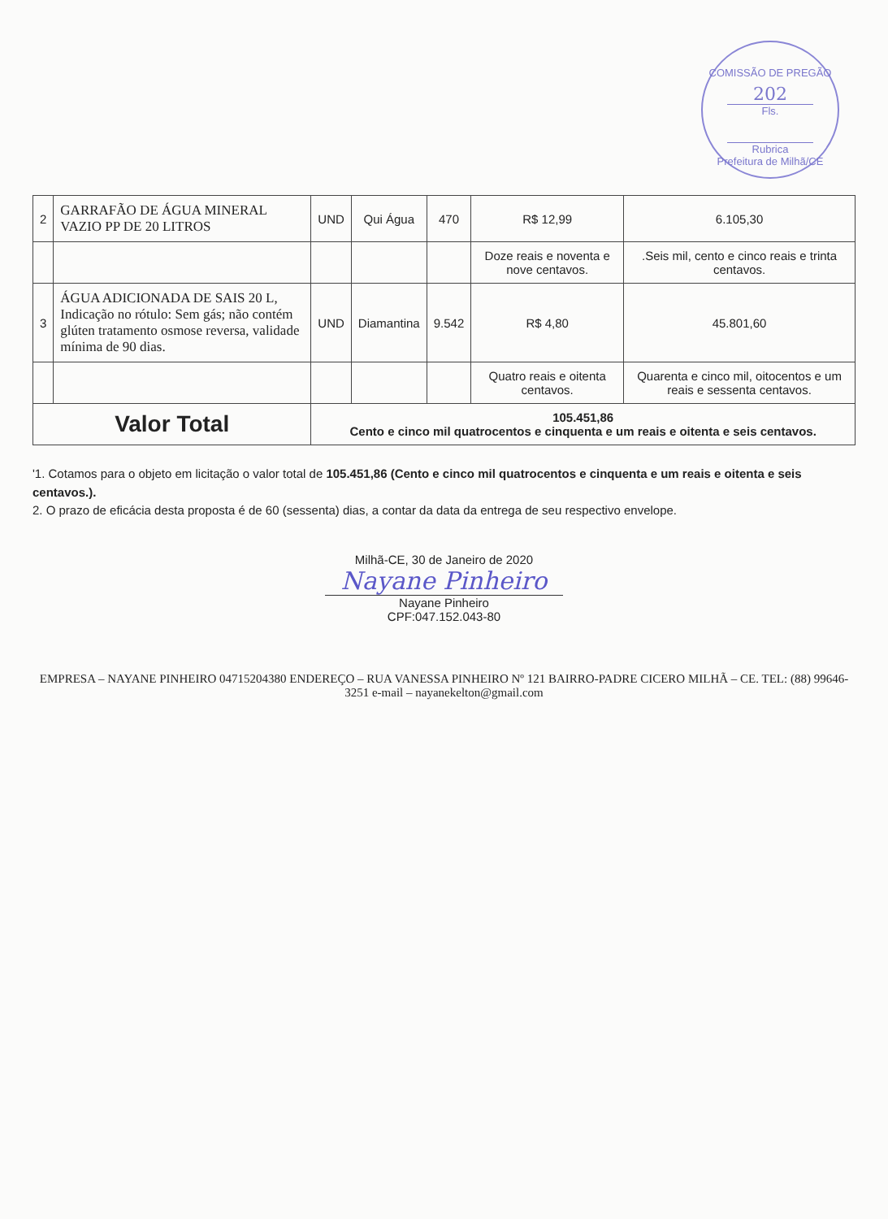COMISSÃO DE PREGÃO
202
Fls.
Rubrica
Prefeitura de Milhã/CE
| 2 | GARRAFÃO DE ÁGUA MINERAL VAZIO PP DE 20 LITROS | UND | Qui Água | 470 | R$ 12,99 | 6.105,30 |
| | | | | | Doze reais e noventa e nove centavos. | .Seis mil, cento e cinco reais e trinta centavos. |
| 3 | ÁGUA ADICIONADA DE SAIS 20 L, Indicação no rótulo: Sem gás; não contém glúten tratamento osmose reversa, validade mínima de 90 dias. | UND | Diamantina | 9.542 | R$ 4,80 | 45.801,60 |
| | | | | | Quatro reais e oitenta centavos. | Quarenta e cinco mil, oitocentos e um reais e sessenta centavos. |
| Valor Total | | 105.451,86 Cento e cinco mil quatrocentos e cinquenta e um reais e oitenta e seis centavos. | | | | |
'1. Cotamos para o objeto em licitação o valor total de 105.451,86 (Cento e cinco mil quatrocentos e cinquenta e um reais e oitenta e seis centavos.).
2. O prazo de eficácia desta proposta é de 60 (sessenta) dias, a contar da data da entrega de seu respectivo envelope.
Milhã-CE, 30 de Janeiro de 2020
Nayane Pinheiro
Nayane Pinheiro
CPF:047.152.043-80
EMPRESA – NAYANE PINHEIRO 04715204380 ENDEREÇO – RUA VANESSA PINHEIRO Nº 121 BAIRRO-PADRE CICERO MILHÃ – CE. TEL: (88) 99646-3251 e-mail – nayanekelton@gmail.com